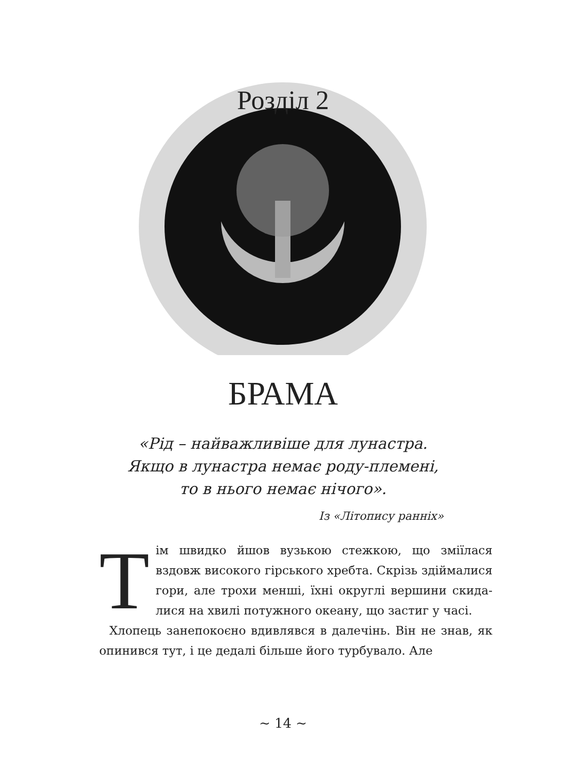Розділ 2
БРАМА
«Рід – найважливіше для лунастра.
Якщо в лунастра немає роду-племені,
то в нього немає нічого».
Із «Літопису ранніх»
Тім швидко йшов вузькою стежкою, що зміїлася вздовж високого гірського хребта. Скрізь здіймалися гори, але трохи менші, їхні округлі вершини скида­лися на хвилі потужного океану, що застиг у часі.
Хлопець занепокоєно вдивлявся в далечінь. Він не знав, як опинився тут, і це дедалі більше його турбувало. Але
~ 14 ~